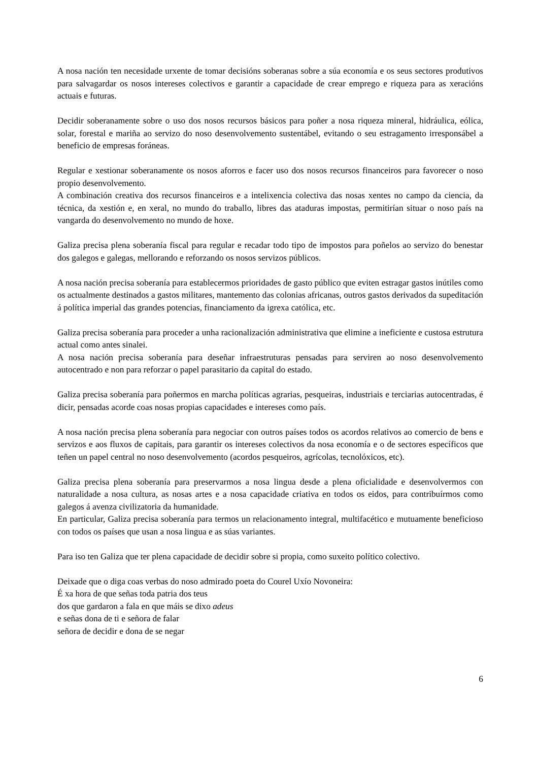A nosa nación ten necesidade urxente de tomar decisións soberanas sobre a súa economía e os seus sectores produtivos para salvagardar os nosos intereses colectivos e garantir a capacidade de crear emprego e riqueza para as xeracións actuais e futuras.
Decidir soberanamente sobre o uso dos nosos recursos básicos para poñer a nosa riqueza mineral, hidráulica, eólica, solar, forestal e mariña ao servizo do noso desenvolvemento sustentábel, evitando o seu estragamento irresponsábel a beneficio de empresas foráneas.
Regular e xestionar soberanamente os nosos aforros e facer uso dos nosos recursos financeiros para favorecer o noso propio desenvolvemento.
A combinación creativa dos recursos financeiros e a intelixencia colectiva das nosas xentes no campo da ciencia, da técnica, da xestión e, en xeral, no mundo do traballo, libres das ataduras impostas, permitirían situar o noso país na vangarda do desenvolvemento no mundo de hoxe.
Galiza precisa plena soberanía fiscal para regular e recadar todo tipo de impostos para poñelos ao servizo do benestar dos galegos e galegas, mellorando e reforzando os nosos servizos públicos.
A nosa nación precisa soberanía para establecermos prioridades de gasto público que eviten estragar gastos inútiles como os actualmente destinados a gastos militares, mantemento das colonias africanas, outros gastos derivados da supeditación á política imperial das grandes potencias, financiamento da igrexa católica, etc.
Galiza precisa soberanía para proceder a unha racionalización administrativa que elimine a ineficiente e custosa estrutura actual como antes sinalei.
A nosa nación precisa soberanía para deseñar infraestruturas pensadas para serviren ao noso desenvolvemento autocentrado e non para reforzar o papel parasitario da capital do estado.
Galiza precisa soberanía para poñermos en marcha políticas agrarias, pesqueiras, industriais e terciarias autocentradas, é dicir, pensadas acorde coas nosas propias capacidades e intereses como país.
A nosa nación precisa plena soberanía para negociar con outros países todos os acordos relativos ao comercio de bens e servizos e aos fluxos de capitais, para garantir os intereses colectivos da nosa economía e o de sectores específicos que teñen un papel central no noso desenvolvemento (acordos pesqueiros, agrícolas, tecnolóxicos, etc).
Galiza precisa plena soberanía para preservarmos a nosa lingua desde a plena oficialidade e desenvolvermos con naturalidade a nosa cultura, as nosas artes e a nosa capacidade criativa en todos os eidos, para contribuírmos como galegos á avenza civilizatoria da humanidade.
En particular, Galiza precisa soberanía para termos un relacionamento integral, multifacético e mutuamente beneficioso con todos os países que usan a nosa lingua e as súas variantes.
Para iso ten Galiza que ter plena capacidade de decidir sobre si propia, como suxeito político colectivo.
Deixade que o diga coas verbas do noso admirado poeta do Courel Uxío Novoneira:
É xa hora de que señas toda patria dos teus
dos que gardaron a fala en que máis se dixo adeus
e señas dona de ti e señora de falar
señora de decidir e dona de se negar
6